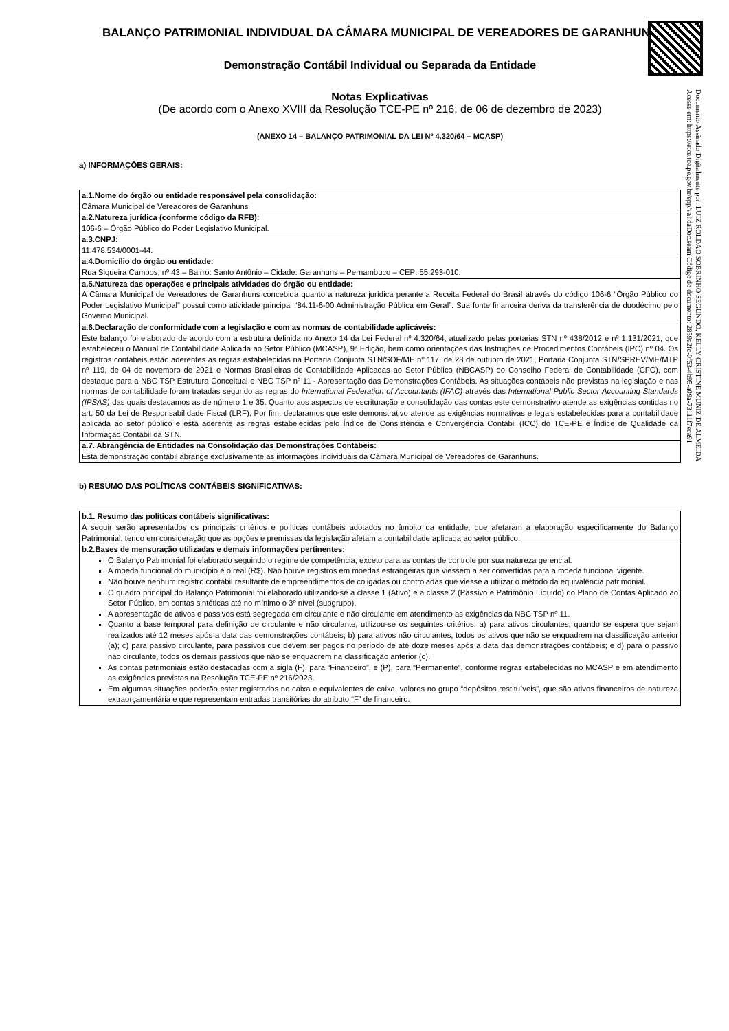Documento Assinado Digitalmente por: LUIZ ROLDAO SOBRINHO SEGUNDO, KELLY CRISTINE MUNIZ DE ALMEIDA
Acesse em: https://etce.tce.pe.gov.br/epp/validaDoc.seam Código do documento: 2859a2fc-0f53-4b95-a09a-73111f7eca91
BALANÇO PATRIMONIAL INDIVIDUAL DA CÂMARA MUNICIPAL DE VEREADORES DE GARANHUNS
Demonstração Contábil Individual ou Separada da Entidade
Notas Explicativas
(De acordo com o Anexo XVIII da Resolução TCE-PE nº 216, de 06 de dezembro de 2023)
(ANEXO 14 – BALANÇO PATRIMONIAL DA LEI Nº 4.320/64 – MCASP)
a) INFORMAÇÕES GERAIS:
| a.1.Nome do órgão ou entidade responsável pela consolidação: Câmara Municipal de Vereadores de Garanhuns |
| a.2.Natureza jurídica (conforme código da RFB): 106-6 – Órgão Público do Poder Legislativo Municipal. |
| a.3.CNPJ: 11.478.534/0001-44. |
| a.4.Domicílio do órgão ou entidade: Rua Siqueira Campos, nº 43 – Bairro: Santo Antônio – Cidade: Garanhuns – Pernambuco – CEP: 55.293-010. |
| a.5.Natureza das operações e principais atividades do órgão ou entidade: A Câmara Municipal de Vereadores de Garanhuns concebida quanto a natureza jurídica perante a Receita Federal do Brasil através do código 106-6 “Órgão Público do Poder Legislativo Municipal” possui como atividade principal “84.11-6-00 Administração Pública em Geral”. Sua fonte financeira deriva da transferência de duodécimo pelo Governo Municipal. |
| a.6.Declaração de conformidade com a legislação e com as normas de contabilidade aplicáveis: Este balanço foi elaborado de acordo com a estrutura definida no Anexo 14 da Lei Federal nº 4.320/64, atualizado pelas portarias STN nº 438/2012 e nº 1.131/2021, que estabeleceu o Manual de Contabilidade Aplicada ao Setor Público (MCASP), 9ª Edição, bem como orientações das Instruções de Procedimentos Contábeis (IPC) nº 04. Os registros contábeis estão aderentes as regras estabelecidas na Portaria Conjunta STN/SOF/ME nº 117, de 28 de outubro de 2021, Portaria Conjunta STN/SPREV/ME/MTP nº 119, de 04 de novembro de 2021 e Normas Brasileiras de Contabilidade Aplicadas ao Setor Público (NBCASP) do Conselho Federal de Contabilidade (CFC), com destaque para a NBC TSP Estrutura Conceitual e NBC TSP nº 11 - Apresentação das Demonstrações Contábeis. As situações contábeis não previstas na legislação e nas normas de contabilidade foram tratadas segundo as regras do International Federation of Accountants (IFAC) através das International Public Sector Accounting Standards (IPSAS) das quais destacamos as de número 1 e 35. Quanto aos aspectos de escrituração e consolidação das contas este demonstrativo atende as exigências contidas no art. 50 da Lei de Responsabilidade Fiscal (LRF). Por fim, declaramos que este demonstrativo atende as exigências normativas e legais estabelecidas para a contabilidade aplicada ao setor público e está aderente as regras estabelecidas pelo Índice de Consistência e Convergência Contábil (ICC) do TCE-PE e Índice de Qualidade da Informação Contábil da STN. |
| a.7. Abrangência de Entidades na Consolidação das Demonstrações Contábeis: Esta demonstração contábil abrange exclusivamente as informações individuais da Câmara Municipal de Vereadores de Garanhuns. |
b) RESUMO DAS POLÍTICAS CONTÁBEIS SIGNIFICATIVAS:
| b.1. Resumo das políticas contábeis significativas: A seguir serão apresentados os principais critérios e políticas contábeis adotados no âmbito da entidade, que afetaram a elaboração especificamente do Balanço Patrimonial, tendo em consideração que as opções e premissas da legislação afetam a contabilidade aplicada ao setor público. |
| b.2.Bases de mensuração utilizadas e demais informações pertinentes: O Balanço Patrimonial foi elaborado seguindo o regime de competência, exceto para as contas de controle por sua natureza gerencial. A moeda funcional do município é o real (R$). Não houve registros em moedas estrangeiras que viessem a ser convertidas para a moeda funcional vigente. Não houve nenhum registro contábil resultante de empreendimentos de coligadas ou controladas que viesse a utilizar o método da equivalência patrimonial. O quadro principal do Balanço Patrimonial foi elaborado utilizando-se a classe 1 (Ativo) e a classe 2 (Passivo e Patrimônio Líquido) do Plano de Contas Aplicado ao Setor Público, em contas sintéticas até no mínimo o 3º nível (subgrupo). A apresentação de ativos e passivos está segregada em circulante e não circulante em atendimento as exigências da NBC TSP nº 11. Quanto a base temporal para definição de circulante e não circulante, utilizou-se os seguintes critérios: a) para ativos circulantes, quando se espera que sejam realizados até 12 meses após a data das demonstrações contábeis; b) para ativos não circulantes, todos os ativos que não se enquadrem na classificação anterior (a); c) para passivo circulante, para passivos que devem ser pagos no período de até doze meses após a data das demonstrações contábeis; e d) para o passivo não circulante, todos os demais passivos que não se enquadrem na classificação anterior (c). As contas patrimoniais estão destacadas com a sigla (F), para “Financeiro”, e (P), para “Permanente”, conforme regras estabelecidas no MCASP e em atendimento as exigências previstas na Resolução TCE-PE nº 216/2023. Em algumas situações poderão estar registrados no caixa e equivalentes de caixa, valores no grupo “depósitos restituíveis”, que são ativos financeiros de natureza extraorçamentária e que representam entradas transitórias do atributo “F” de financeiro. |